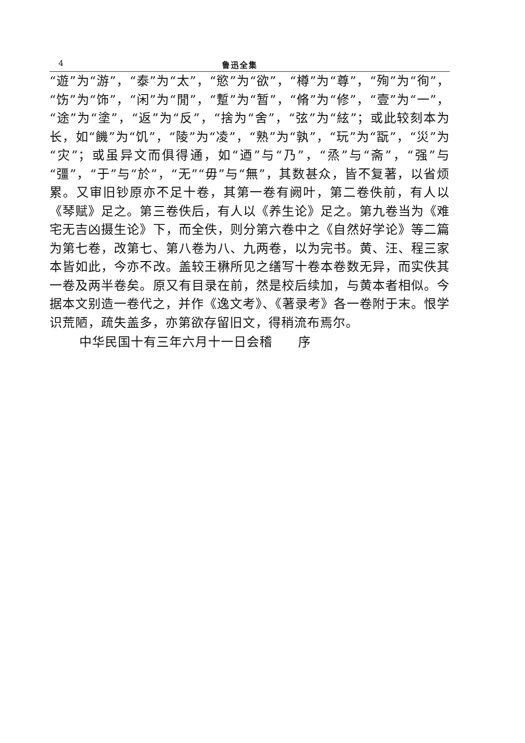4 鲁迅全集
“遊”为“游”，“泰”为“太”，“慾”为“欲”，“樽”为“尊”，“殉”为“徇”，“饬”为“饰”，“闲”为“閒”，“蹔”为“暂”，“脩”为“修”，“壹”为“一”，“途”为“塗”，“返”为“反”，“捨为“舍”，“弦”为“絃”；或此较刻本为长，如“饑”为“饥”，“陵”为“凌”，“熟”为“孰”，“玩”为“翫”，“災”为“灾”；或虽异文而俱得通，如“迺”与“乃”，“烝”与“斋”，“强”与“彊”，“于”与“於”，“无”“毋”与“無”，其数甚众，皆不复著，以省烦累。又审旧钞原亦不足十卷，其第一卷有阙叶，第二卷佚前，有人以《琴赋》足之。第三卷佚后，有人以《养生论》足之。第九卷当为《难宅无吉凶摄生论》下，而全佚，则分第六卷中之《自然好学论》等二篇为第七卷，改第七、第八卷为八、九两卷，以为完书。黄、汪、程三家本皆如此，今亦不改。盖较王楙所见之缮写十卷本卷数无异，而实佚其一卷及两半卷矣。原又有目录在前，然是校后续加，与黄本者相似。今据本文别造一卷代之，并作《逸文考》、《著录考》各一卷附于末。恨学识荒陋，疏失盖多，亦第欲存留旧文，得稍流布焉尔。
中华民国十有三年六月十一日会稽　　序